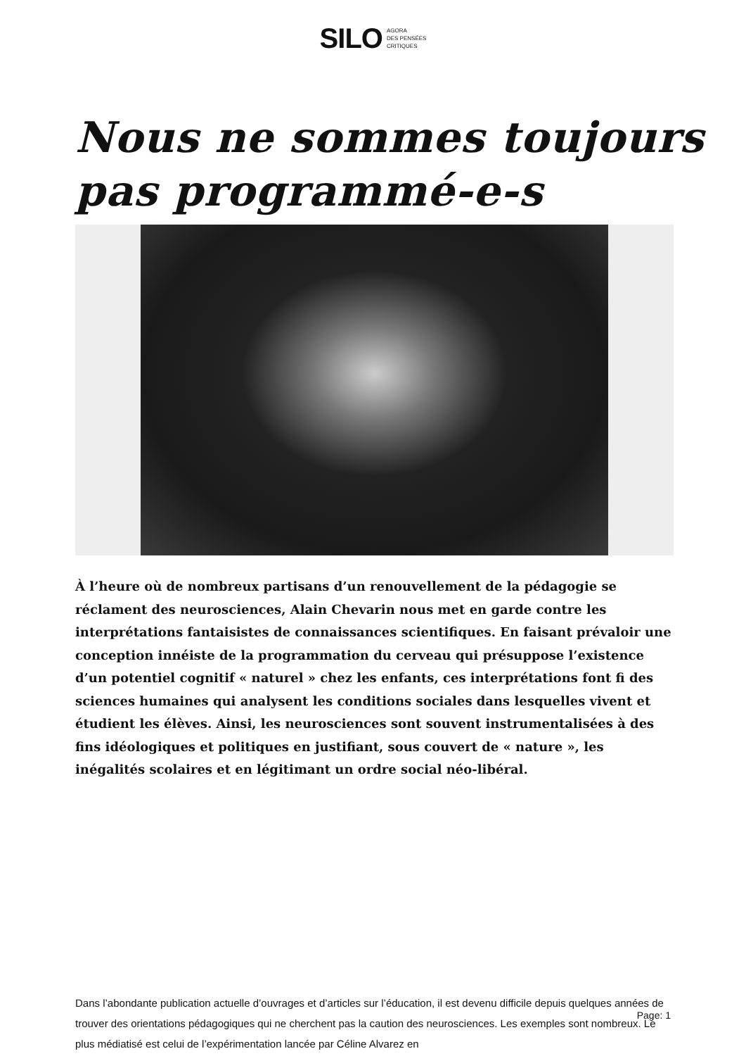SILO AGORA
DES PENSÉES
CRITIQUES
Nous ne sommes toujours pas programmé-e-s
À l’heure où de nombreux partisans d’un renouvellement de la pédagogie se réclament des neurosciences, Alain Chevarin nous met en garde contre les interprétations fantaisistes de connaissances scientifiques. En faisant prévaloir une conception innéiste de la programmation du cerveau qui présuppose l’existence d’un potentiel cognitif « naturel » chez les enfants, ces interprétations font fi des sciences humaines qui analysent les conditions sociales dans lesquelles vivent et étudient les élèves. Ainsi, les neurosciences sont souvent instrumentalisées à des fins idéologiques et politiques en justifiant, sous couvert de « nature », les inégalités scolaires et en légitimant un ordre social néo-libéral.
Dans l’abondante publication actuelle d’ouvrages et d’articles sur l’éducation, il est devenu difficile depuis quelques années de trouver des orientations pédagogiques qui ne cherchent pas la caution des neurosciences. Les exemples sont nombreux. Le plus médiatisé est celui de l’expérimentation lancée par Céline Alvarez en
Page: 1